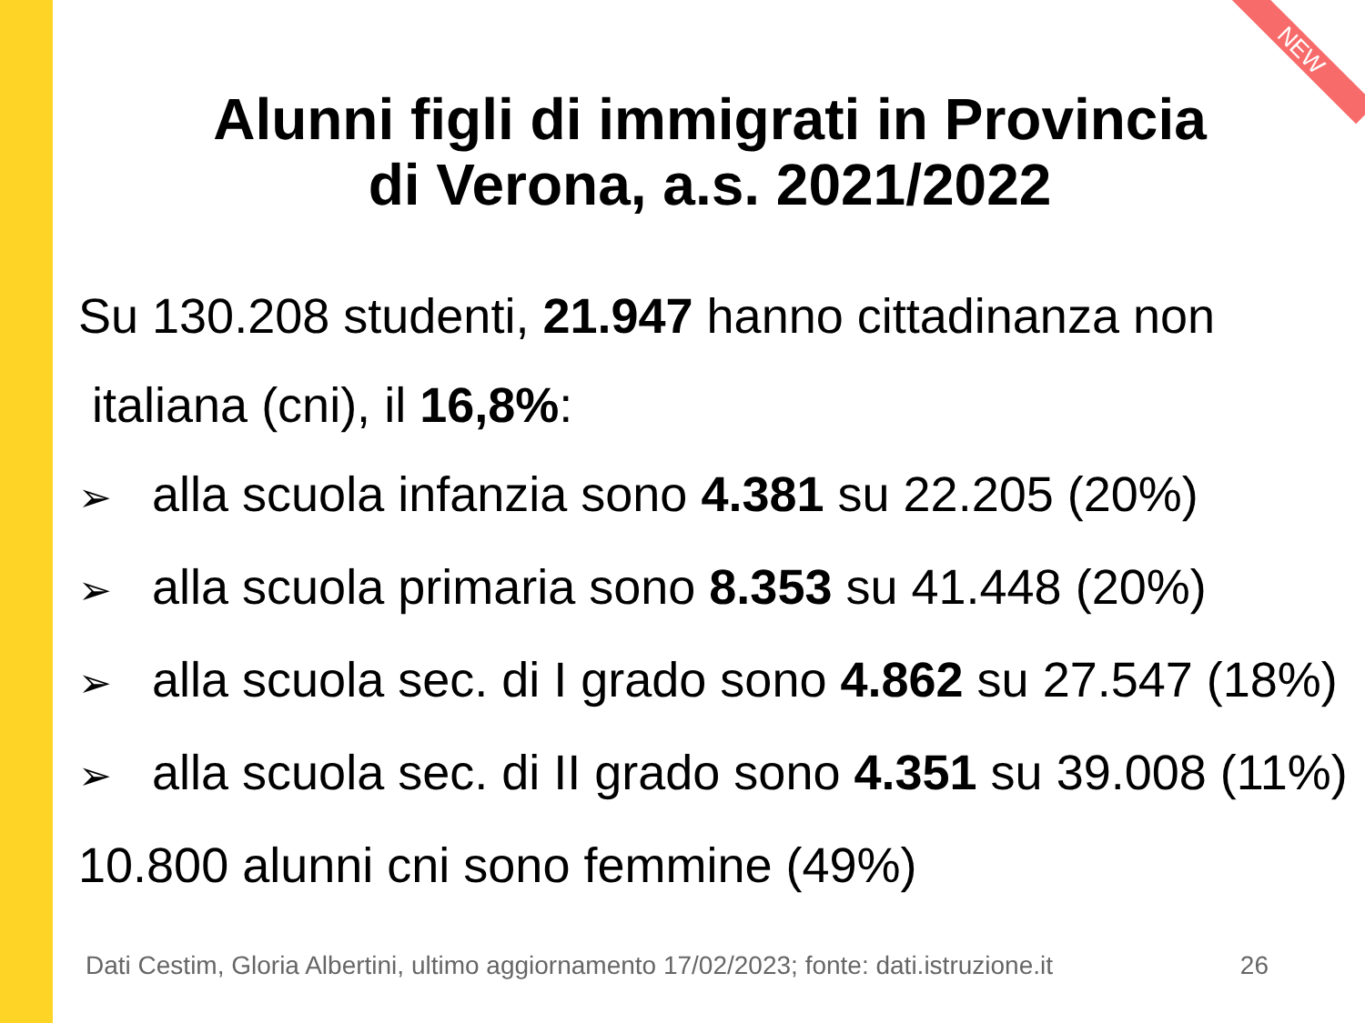NEW
Alunni figli di immigrati in Provincia
di Verona, a.s. 2021/2022
Su 130.208 studenti, 21.947 hanno cittadinanza non
italiana (cni), il 16,8%:
➢ alla scuola infanzia sono 4.381 su 22.205 (20%)
➢ alla scuola primaria sono 8.353 su 41.448 (20%)
➢ alla scuola sec. di I grado sono 4.862 su 27.547 (18%)
➢ alla scuola sec. di II grado sono 4.351 su 39.008 (11%)
10.800 alunni cni sono femmine (49%)
Dati Cestim, Gloria Albertini, ultimo aggiornamento 17/02/2023; fonte: dati.istruzione.it 26